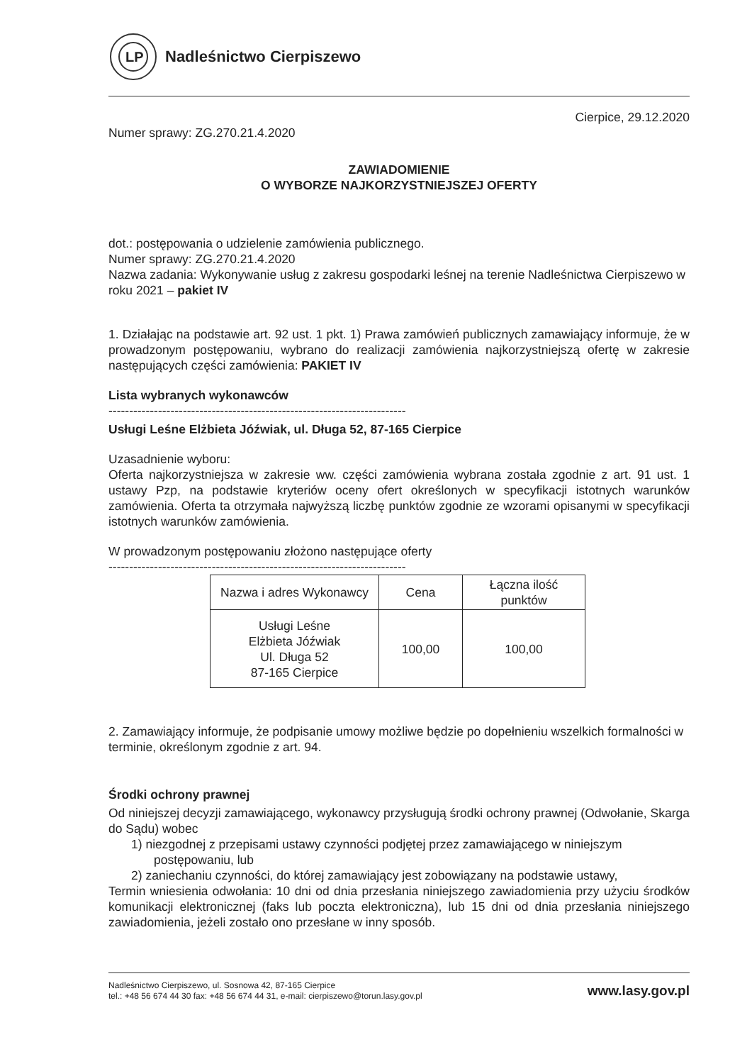LP
Nadleśnictwo Cierpiszewo
Cierpice, 29.12.2020
Numer sprawy: ZG.270.21.4.2020
ZAWIADOMIENIE
O WYBORZE NAJKORZYSTNIEJSZEJ OFERTY
dot.: postępowania o udzielenie zamówienia publicznego.
Numer sprawy: ZG.270.21.4.2020
Nazwa zadania: Wykonywanie usług z zakresu gospodarki leśnej na terenie Nadleśnictwa Cierpiszewo w roku 2021 – pakiet IV
1. Działając na podstawie art. 92 ust. 1 pkt. 1) Prawa zamówień publicznych zamawiający informuje, że w prowadzonym postępowaniu, wybrano do realizacji zamówienia najkorzystniejszą ofertę w zakresie następujących części zamówienia: PAKIET IV
Lista wybranych wykonawców
------------------------------------------------------------------------
Usługi Leśne Elżbieta Jóźwiak, ul. Długa 52, 87-165 Cierpice
Uzasadnienie wyboru:
Oferta najkorzystniejsza w zakresie ww. części zamówienia wybrana została zgodnie z art. 91 ust. 1 ustawy Pzp, na podstawie kryteriów oceny ofert określonych w specyfikacji istotnych warunków zamówienia. Oferta ta otrzymała najwyższą liczbę punktów zgodnie ze wzorami opisanymi w specyfikacji istotnych warunków zamówienia.
W prowadzonym postępowaniu złożono następujące oferty
------------------------------------------------------------------------
| Nazwa i adres Wykonawcy | Cena | Łączna ilość punktów |
| Usługi Leśne Elżbieta Jóźwiak Ul. Długa 52 87-165 Cierpice | 100,00 | 100,00 |
2. Zamawiający informuje, że podpisanie umowy możliwe będzie po dopełnieniu wszelkich formalności w terminie, określonym zgodnie z art. 94.
Środki ochrony prawnej
Od niniejszej decyzji zamawiającego, wykonawcy przysługują środki ochrony prawnej (Odwołanie, Skarga do Sądu) wobec
1) niezgodnej z przepisami ustawy czynności podjętej przez zamawiającego w niniejszym postępowaniu, lub
2) zaniechaniu czynności, do której zamawiający jest zobowiązany na podstawie ustawy,
Termin wniesienia odwołania: 10 dni od dnia przesłania niniejszego zawiadomienia przy użyciu środków komunikacji elektronicznej (faks lub poczta elektroniczna), lub 15 dni od dnia przesłania niniejszego zawiadomienia, jeżeli zostało ono przesłane w inny sposób.
Nadleśnictwo Cierpiszewo, ul. Sosnowa 42, 87-165 Cierpice
tel.: +48 56 674 44 30 fax: +48 56 674 44 31, e-mail: cierpiszewo@torun.lasy.gov.pl
www.lasy.gov.pl